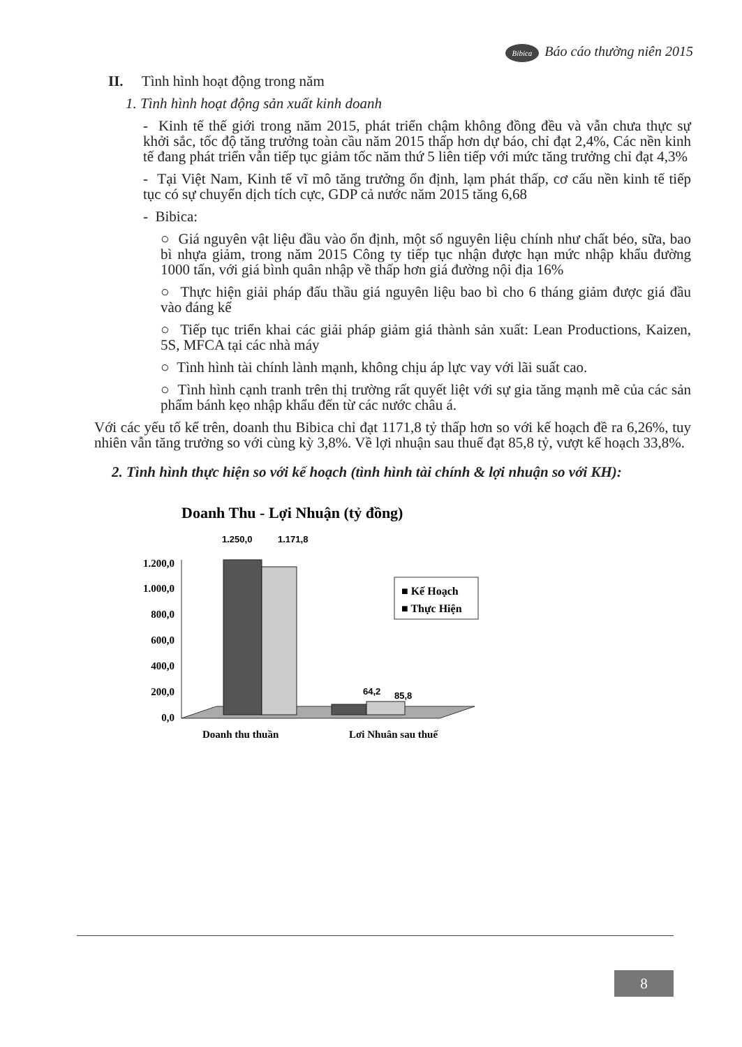Bibica Báo cáo thường niên 2015
II. Tình hình hoạt động trong năm
1. Tình hình hoạt động sản xuất kinh doanh
- Kinh tế thế giới trong năm 2015, phát triển chậm không đồng đều và vẫn chưa thực sự khởi sắc, tốc độ tăng trưởng toàn cầu năm 2015 thấp hơn dự báo, chỉ đạt 2,4%, Các nền kinh tế đang phát triển vẫn tiếp tục giảm tốc năm thứ 5 liên tiếp với mức tăng trưởng chỉ đạt 4,3%
- Tại Việt Nam, Kinh tế vĩ mô tăng trưởng ổn định, lạm phát thấp, cơ cấu nền kinh tế tiếp tục có sự chuyển dịch tích cực, GDP cả nước năm 2015 tăng 6,68
- Bibica:
○ Giá nguyên vật liệu đầu vào ổn định, một số nguyên liệu chính như chất béo, sữa, bao bì nhựa giảm, trong năm 2015 Công ty tiếp tục nhận được hạn mức nhập khẩu đường 1000 tấn, với giá bình quân nhập về thấp hơn giá đường nội địa 16%
○ Thực hiện giải pháp đấu thầu giá nguyên liệu bao bì cho 6 tháng giảm được giá đầu vào đáng kể
○ Tiếp tục triển khai các giải pháp giảm giá thành sản xuất: Lean Productions, Kaizen, 5S, MFCA tại các nhà máy
○ Tình hình tài chính lành mạnh, không chịu áp lực vay với lãi suất cao.
○ Tình hình cạnh tranh trên thị trường rất quyết liệt với sự gia tăng mạnh mẽ của các sản phẩm bánh kẹo nhập khẩu đến từ các nước châu á.
Với các yếu tố kể trên, doanh thu Bibica chỉ đạt 1171,8 tỷ thấp hơn so với kế hoạch đề ra 6,26%, tuy nhiên vẫn tăng trưởng so với cùng kỳ 3,8%. Về lợi nhuận sau thuế đạt 85,8 tỷ, vượt kế hoạch 33,8%.
2. Tình hình thực hiện so với kế hoạch (tình hình tài chính & lợi nhuận so với KH):
Doanh Thu - Lợi Nhuận (tỷ đồng)
1.250,0
1.171,8
1.200,0
1.000,0
800,0
600,0
400,0
200,0
0,0
64,2
85,8
■ Kế Hoạch
■ Thực Hiện
Doanh thu thuần
Lợi Nhuận sau thuế
8